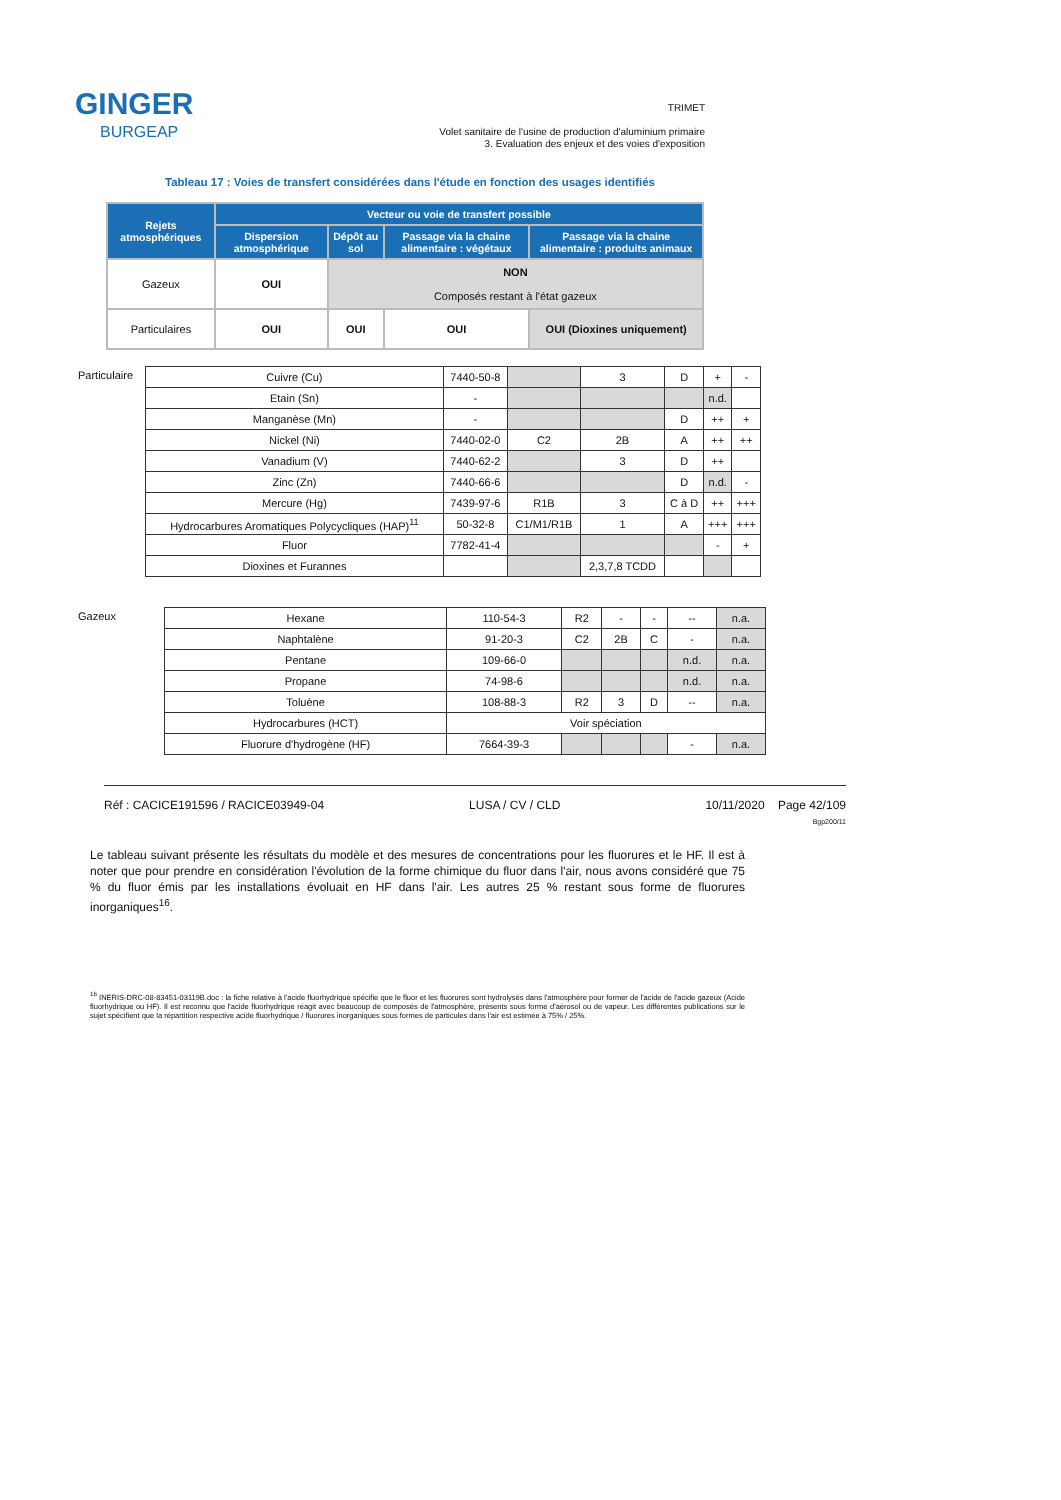GINGER
BURGEAP
TRIMET
Volet sanitaire de l'usine de production d'aluminium primaire
3. Evaluation des enjeux et des voies d'exposition
Tableau 17 : Voies de transfert considérées dans l'étude en fonction des usages identifiés
| Rejets atmosphériques | Vecteur ou voie de transfert possible | | | |
| --- | --- | --- | --- | --- |
| | Dispersion atmosphérique | Dépôt au sol | Passage via la chaine alimentaire : végétaux | Passage via la chaine alimentaire : produits animaux |
| Gazeux | OUI | NON Composés restant à l'état gazeux | | |
| Particulaires | OUI | OUI | OUI | OUI (Dioxines uniquement) |
| Particulaire | Cuivre (Cu) | 7440-50-8 | | 3 | D | + | - |
| | Etain (Sn) | - | | | | n.d. | |
| | Manganèse (Mn) | - | | | D | ++ | + |
| | Nickel (Ni) | 7440-02-0 | C2 | 2B | A | ++ | ++ |
| | Vanadium (V) | 7440-62-2 | | 3 | D | ++ | |
| | Zinc (Zn) | 7440-66-6 | | | D | n.d. | - |
| | Mercure (Hg) | 7439-97-6 | R1B | 3 | C à D | ++ | +++ |
| | Hydrocarbures Aromatiques Polycycliques (HAP)<sup>11</sup> | 50-32-8 | C1/M1/R1B | 1 | A | +++ | +++ |
| | Fluor | 7782-41-4 | | | | - | + |
| | Dioxines et Furannes | | | 2,3,7,8 TCDD | | | |
| Gazeux | Hexane | 110-54-3 | R2 | - | - | -- | n.a. |
| | Naphtalène | 91-20-3 | C2 | 2B | C | - | n.a. |
| | Pentane | 109-66-0 | | | | n.d. | n.a. |
| | Propane | 74-98-6 | | | | n.d. | n.a. |
| | Toluène | 108-88-3 | R2 | 3 | D | -- | n.a. |
| | Hydrocarbures (HCT) | Voir spéciation | | | | | |
| | Fluorure d'hydrogène (HF) | 7664-39-3 | | | | - | n.a. |
Réf : CACICE191596 / RACICE03949-04 LUSA / CV / CLD 10/11/2020 Page 42/109
Bgp200/11
Le tableau suivant présente les résultats du modèle et des mesures de concentrations pour les fluorures et le HF. Il est à noter que pour prendre en considération l'évolution de la forme chimique du fluor dans l'air, nous avons considéré que 75 % du fluor émis par les installations évoluait en HF dans l'air. Les autres 25 % restant sous forme de fluorures inorganiques<sup>16</sup>.
<sup>16</sup> INERIS-DRC-08-83451-03119B.doc : la fiche relative à l'acide fluorhydrique spécifie que le fluor et les fluorures sont hydrolysés dans l'atmosphère pour former de l'acide de l'acide gazeux (Acide fluorhydrique ou HF). Il est reconnu que l'acide fluorhydrique réagit avec beaucoup de composés de l'atmosphère, présents sous forme d'aérosol ou de vapeur. Les différentes publications sur le sujet spécifient que la répartition respective acide fluorhydrique / fluorures inorganiques sous formes de particules dans l'air est estimée à 75% / 25%.